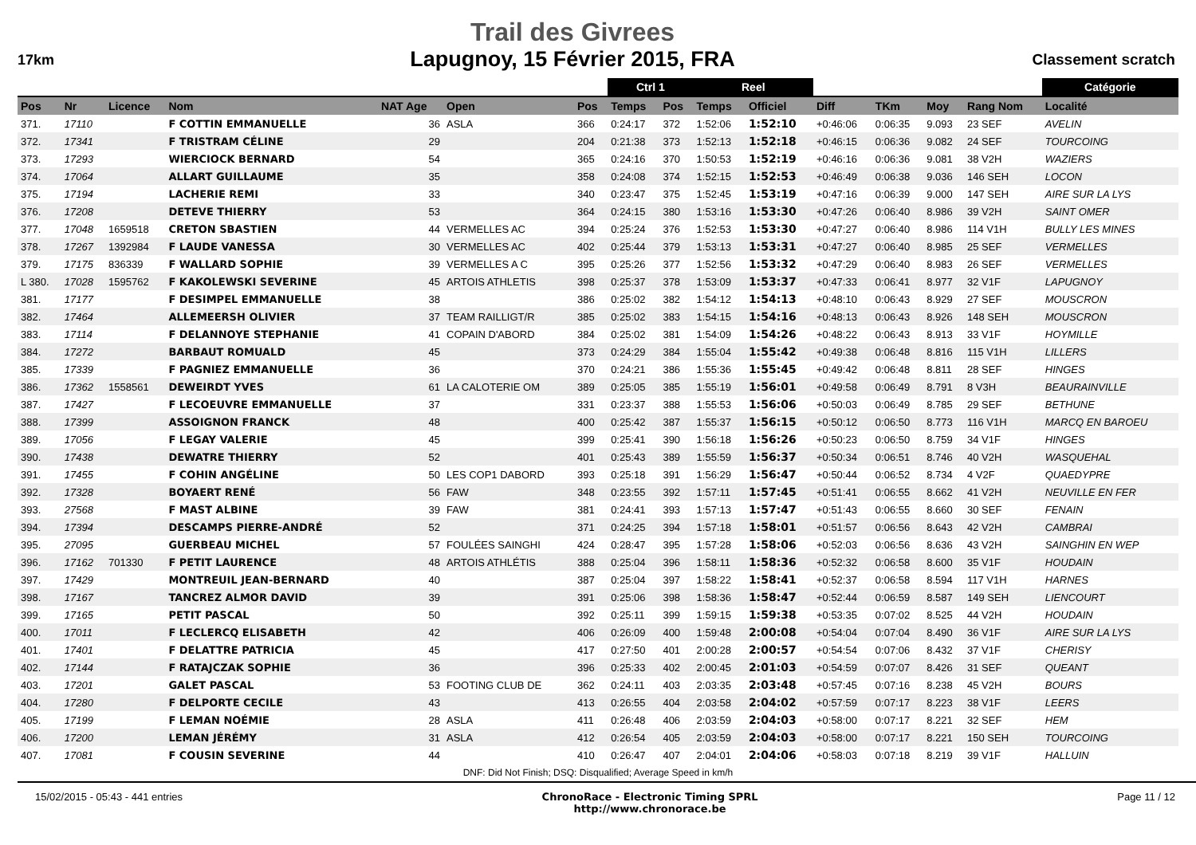17km
Trail des Givrees
Lapugnoy, 15 Février 2015, FRA
Classement scratch
| | | | | | | | Ctrl 1 | | Reel | | | | | | Catégorie |
| --- | --- | --- | --- | --- | --- | --- | --- | --- | --- | --- | --- | --- | --- | --- | --- |
| Pos | Nr | Licence | Nom | NAT Age | Open | Pos | Temps | Pos | Temps | Officiel | Diff | TKm | Moy | Rang Nom | Localité |
| 371. | 17110 | | F COTTIN EMMANUELLE | 36 | ASLA | 366 | 0:24:17 | 372 | 1:52:06 | 1:52:10 | +0:46:06 | 0:06:35 | 9.093 | 23 SEF | AVELIN |
| 372. | 17341 | | F TRISTRAM CÉLINE | 29 | | 204 | 0:21:38 | 373 | 1:52:13 | 1:52:18 | +0:46:15 | 0:06:36 | 9.082 | 24 SEF | TOURCOING |
| 373. | 17293 | | WIERCIOCK BERNARD | 54 | | 365 | 0:24:16 | 370 | 1:50:53 | 1:52:19 | +0:46:16 | 0:06:36 | 9.081 | 38 V2H | WAZIERS |
| 374. | 17064 | | ALLART GUILLAUME | 35 | | 358 | 0:24:08 | 374 | 1:52:15 | 1:52:53 | +0:46:49 | 0:06:38 | 9.036 | 146 SEH | LOCON |
| 375. | 17194 | | LACHERIE REMI | 33 | | 340 | 0:23:47 | 375 | 1:52:45 | 1:53:19 | +0:47:16 | 0:06:39 | 9.000 | 147 SEH | AIRE SUR LA LYS |
| 376. | 17208 | | DETEVE THIERRY | 53 | | 364 | 0:24:15 | 380 | 1:53:16 | 1:53:30 | +0:47:26 | 0:06:40 | 8.986 | 39 V2H | SAINT OMER |
| 377. | 17048 | 1659518 | CRETON SBASTIEN | 44 | VERMELLES AC | 394 | 0:25:24 | 376 | 1:52:53 | 1:53:30 | +0:47:27 | 0:06:40 | 8.986 | 114 V1H | BULLY LES MINES |
| 378. | 17267 | 1392984 | F LAUDE VANESSA | 30 | VERMELLES AC | 402 | 0:25:44 | 379 | 1:53:13 | 1:53:31 | +0:47:27 | 0:06:40 | 8.985 | 25 SEF | VERMELLES |
| 379. | 17175 | 836339 | F WALLARD SOPHIE | 39 | VERMELLES A C | 395 | 0:25:26 | 377 | 1:52:56 | 1:53:32 | +0:47:29 | 0:06:40 | 8.983 | 26 SEF | VERMELLES |
| L 380. | 17028 | 1595762 | F KAKOLEWSKI SEVERINE | 45 | ARTOIS ATHLETIS | 398 | 0:25:37 | 378 | 1:53:09 | 1:53:37 | +0:47:33 | 0:06:41 | 8.977 | 32 V1F | LAPUGNOY |
| 381. | 17177 | | F DESIMPEL EMMANUELLE | 38 | | 386 | 0:25:02 | 382 | 1:54:12 | 1:54:13 | +0:48:10 | 0:06:43 | 8.929 | 27 SEF | MOUSCRON |
| 382. | 17464 | | ALLEMEERSH OLIVIER | 37 | TEAM RAILLIGT/R | 385 | 0:25:02 | 383 | 1:54:15 | 1:54:16 | +0:48:13 | 0:06:43 | 8.926 | 148 SEH | MOUSCRON |
| 383. | 17114 | | F DELANNOYE STEPHANIE | 41 | COPAIN D'ABORD | 384 | 0:25:02 | 381 | 1:54:09 | 1:54:26 | +0:48:22 | 0:06:43 | 8.913 | 33 V1F | HOYMILLE |
| 384. | 17272 | | BARBAUT ROMUALD | 45 | | 373 | 0:24:29 | 384 | 1:55:04 | 1:55:42 | +0:49:38 | 0:06:48 | 8.816 | 115 V1H | LILLERS |
| 385. | 17339 | | F PAGNIEZ EMMANUELLE | 36 | | 370 | 0:24:21 | 386 | 1:55:36 | 1:55:45 | +0:49:42 | 0:06:48 | 8.811 | 28 SEF | HINGES |
| 386. | 17362 | 1558561 | DEWEIRDT YVES | 61 | LA CALOTERIE OM | 389 | 0:25:05 | 385 | 1:55:19 | 1:56:01 | +0:49:58 | 0:06:49 | 8.791 | 8 V3H | BEAURAINVILLE |
| 387. | 17427 | | F LECOEUVRE EMMANUELLE | 37 | | 331 | 0:23:37 | 388 | 1:55:53 | 1:56:06 | +0:50:03 | 0:06:49 | 8.785 | 29 SEF | BETHUNE |
| 388. | 17399 | | ASSOIGNON FRANCK | 48 | | 400 | 0:25:42 | 387 | 1:55:37 | 1:56:15 | +0:50:12 | 0:06:50 | 8.773 | 116 V1H | MARCQ EN BAROEU |
| 389. | 17056 | | F LEGAY VALERIE | 45 | | 399 | 0:25:41 | 390 | 1:56:18 | 1:56:26 | +0:50:23 | 0:06:50 | 8.759 | 34 V1F | HINGES |
| 390. | 17438 | | DEWATRE THIERRY | 52 | | 401 | 0:25:43 | 389 | 1:55:59 | 1:56:37 | +0:50:34 | 0:06:51 | 8.746 | 40 V2H | WASQUEHAL |
| 391. | 17455 | | F COHIN ANGÉLINE | 50 | LES COP1 DABORD | 393 | 0:25:18 | 391 | 1:56:29 | 1:56:47 | +0:50:44 | 0:06:52 | 8.734 | 4 V2F | QUAEDYPRE |
| 392. | 17328 | | BOYAERT RENÉ | 56 | FAW | 348 | 0:23:55 | 392 | 1:57:11 | 1:57:45 | +0:51:41 | 0:06:55 | 8.662 | 41 V2H | NEUVILLE EN FER |
| 393. | 27568 | | F MAST ALBINE | 39 | FAW | 381 | 0:24:41 | 393 | 1:57:13 | 1:57:47 | +0:51:43 | 0:06:55 | 8.660 | 30 SEF | FENAIN |
| 394. | 17394 | | DESCAMPS PIERRE-ANDRÉ | 52 | | 371 | 0:24:25 | 394 | 1:57:18 | 1:58:01 | +0:51:57 | 0:06:56 | 8.643 | 42 V2H | CAMBRAI |
| 395. | 27095 | | GUERBEAU MICHEL | 57 | FOULÉES SAINGHI | 424 | 0:28:47 | 395 | 1:57:28 | 1:58:06 | +0:52:03 | 0:06:56 | 8.636 | 43 V2H | SAINGHIN EN WEP |
| 396. | 17162 | 701330 | F PETIT LAURENCE | 48 | ARTOIS ATHLÉTIS | 388 | 0:25:04 | 396 | 1:58:11 | 1:58:36 | +0:52:32 | 0:06:58 | 8.600 | 35 V1F | HOUDAIN |
| 397. | 17429 | | MONTREUIL JEAN-BERNARD | 40 | | 387 | 0:25:04 | 397 | 1:58:22 | 1:58:41 | +0:52:37 | 0:06:58 | 8.594 | 117 V1H | HARNES |
| 398. | 17167 | | TANCREZ ALMOR DAVID | 39 | | 391 | 0:25:06 | 398 | 1:58:36 | 1:58:47 | +0:52:44 | 0:06:59 | 8.587 | 149 SEH | LIENCOURT |
| 399. | 17165 | | PETIT PASCAL | 50 | | 392 | 0:25:11 | 399 | 1:59:15 | 1:59:38 | +0:53:35 | 0:07:02 | 8.525 | 44 V2H | HOUDAIN |
| 400. | 17011 | | F LECLERCQ ELISABETH | 42 | | 406 | 0:26:09 | 400 | 1:59:48 | 2:00:08 | +0:54:04 | 0:07:04 | 8.490 | 36 V1F | AIRE SUR LA LYS |
| 401. | 17401 | | F DELATTRE PATRICIA | 45 | | 417 | 0:27:50 | 401 | 2:00:28 | 2:00:57 | +0:54:54 | 0:07:06 | 8.432 | 37 V1F | CHERISY |
| 402. | 17144 | | F RATAJCZAK SOPHIE | 36 | | 396 | 0:25:33 | 402 | 2:00:45 | 2:01:03 | +0:54:59 | 0:07:07 | 8.426 | 31 SEF | QUEANT |
| 403. | 17201 | | GALET PASCAL | 53 | FOOTING CLUB DE | 362 | 0:24:11 | 403 | 2:03:35 | 2:03:48 | +0:57:45 | 0:07:16 | 8.238 | 45 V2H | BOURS |
| 404. | 17280 | | F DELPORTE CECILE | 43 | | 413 | 0:26:55 | 404 | 2:03:58 | 2:04:02 | +0:57:59 | 0:07:17 | 8.223 | 38 V1F | LEERS |
| 405. | 17199 | | F LEMAN NOÉMIE | 28 | ASLA | 411 | 0:26:48 | 406 | 2:03:59 | 2:04:03 | +0:58:00 | 0:07:17 | 8.221 | 32 SEF | HEM |
| 406. | 17200 | | LEMAN JÉRÉMY | 31 | ASLA | 412 | 0:26:54 | 405 | 2:03:59 | 2:04:03 | +0:58:00 | 0:07:17 | 8.221 | 150 SEH | TOURCOING |
| 407. | 17081 | | F COUSIN SEVERINE | 44 | | 410 | 0:26:47 | 407 | 2:04:01 | 2:04:06 | +0:58:03 | 0:07:18 | 8.219 | 39 V1F | HALLUIN |
| DNF: Did Not Finish; DSQ: Disqualified; Average Speed in km/h | | | | | | | | | | | | | | | |
15/02/2015 - 05:43 - 441 entries ChronoRace - Electronic Timing SPRL
http://www.chronorace.be Page 11 / 12